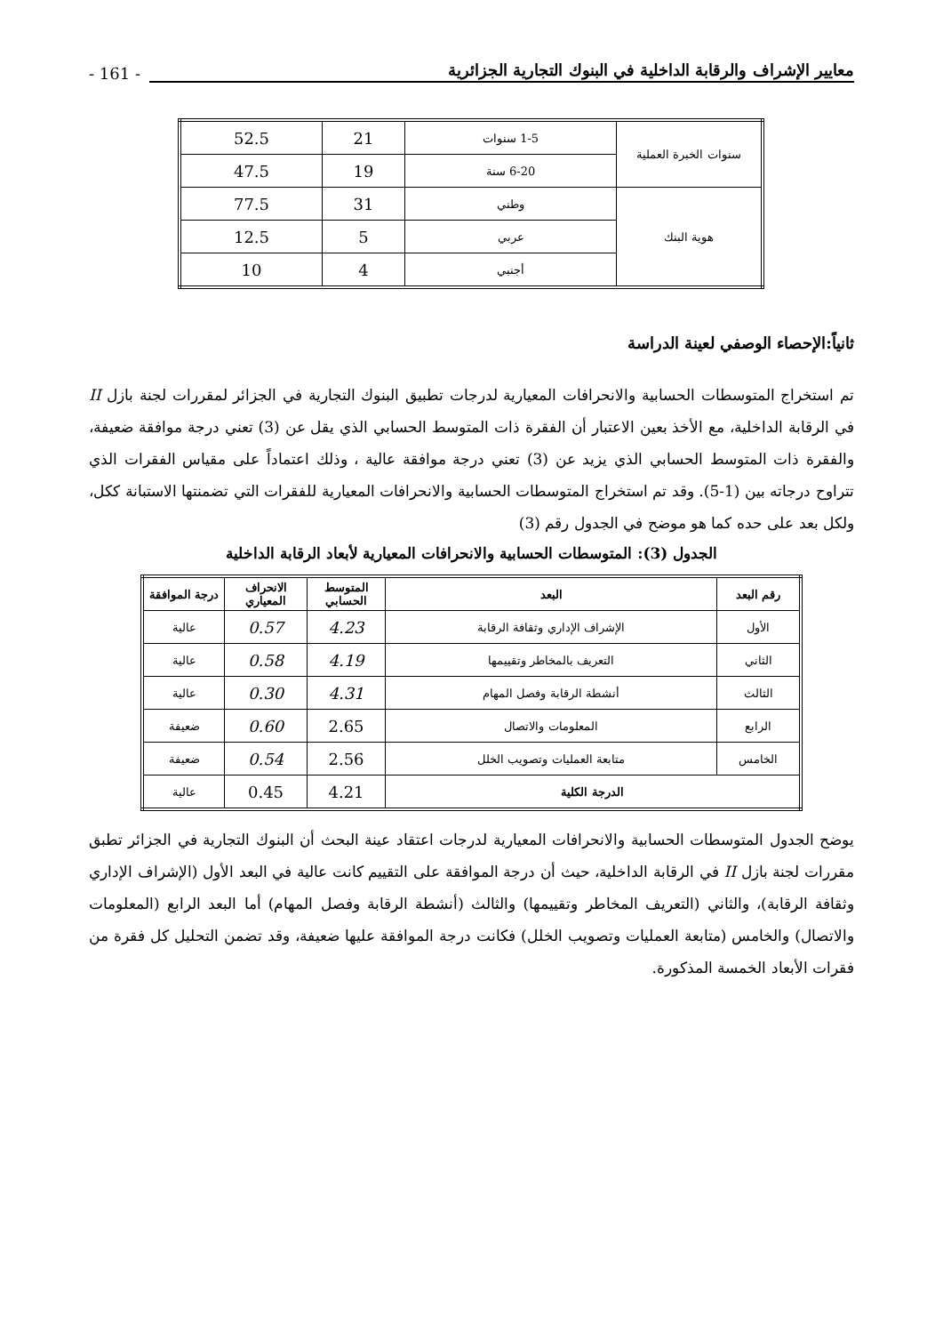- 161 - معايير الإشراف والرقابة الداخلية في البنوك التجارية الجزائرية
| سنوات الخبرة العملية | 1-5 سنوات | 21 | 52.5 |
| | 6-20 سنة | 19 | 47.5 |
| هوية البنك | وطني | 31 | 77.5 |
| | عربي | 5 | 12.5 |
| | أجنبي | 4 | 10 |
ثانياً:الإحصاء الوصفي لعينة الدراسة
تم استخراج المتوسطات الحسابية والانحرافات المعيارية لدرجات تطبيق البنوك التجارية في الجزائر لمقررات لجنة بازل II في الرقابة الداخلية، مع الأخذ بعين الاعتبار أن الفقرة ذات المتوسط الحسابي الذي يقل عن (3) تعني درجة موافقة ضعيفة، والفقرة ذات المتوسط الحسابي الذي يزيد عن (3) تعني درجة موافقة عالية ، وذلك اعتماداً على مقياس الفقرات الذي تتراوح درجاته بين (1-5). وقد تم استخراج المتوسطات الحسابية والانحرافات المعيارية للفقرات التي تضمنتها الاستبانة ككل، ولكل بعد على حده كما هو موضح في الجدول رقم (3)
الجدول (3): المتوسطات الحسابية والانحرافات المعيارية لأبعاد الرقابة الداخلية
| رقم البعد | البعد | المتوسط الحسابي | الانحراف المعياري | درجة الموافقة |
| --- | --- | --- | --- | --- |
| الأول | الإشراف الإداري وثقافة الرقابة | 4.23 | 0.57 | عالية |
| الثاني | التعريف بالمخاطر وتقييمها | 4.19 | 0.58 | عالية |
| الثالث | أنشطة الرقابة وفصل المهام | 4.31 | 0.30 | عالية |
| الرابع | المعلومات والاتصال | 2.65 | 0.60 | ضعيفة |
| الخامس | متابعة العمليات وتصويب الخلل | 2.56 | 0.54 | ضعيفة |
| الدرجة الكلية | | 4.21 | 0.45 | عالية |
يوضح الجدول المتوسطات الحسابية والانحرافات المعيارية لدرجات اعتقاد عينة البحث أن البنوك التجارية في الجزائر تطبق مقررات لجنة بازل II في الرقابة الداخلية، حيث أن درجة الموافقة على التقييم كانت عالية في البعد الأول (الإشراف الإداري وثقافة الرقابة)، والثاني (التعريف المخاطر وتقييمها) والثالث (أنشطة الرقابة وفصل المهام) أما البعد الرابع (المعلومات والاتصال) والخامس (متابعة العمليات وتصويب الخلل) فكانت درجة الموافقة عليها ضعيفة، وقد تضمن التحليل كل فقرة من فقرات الأبعاد الخمسة المذكورة.